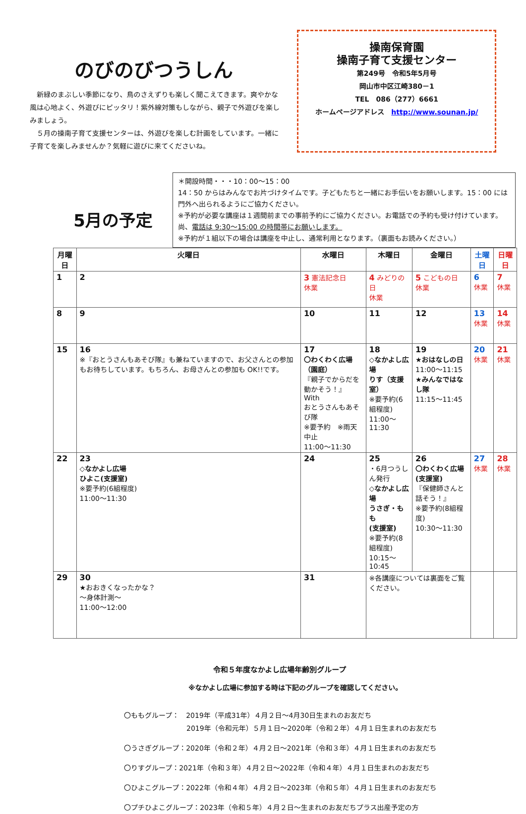のびのびつうしん
　新緑のまぶしい季節になり、鳥のさえずりも楽しく聞こえてきます。爽やかな風は心地よく、外遊びにピッタリ！紫外線対策もしながら、親子で外遊びを楽しみましょう。
　５月の操南子育て支援センターは、外遊びを楽しむ計画をしています。一緒に子育てを楽しみませんか？気軽に遊びに来てくださいね。
操南保育園
操南子育て支援センター
第249号　令和5年5月号
岡山市中区江崎380－1
TEL　086（277）6661
ホームページアドレス　http://www.sounan.jp/
5月の予定
＊開設時間・・・10：00～15：00
14：50 からはみんなでお片づけタイムです。子どもたちと一緒にお手伝いをお願いします。15：00 には門外へ出られるようにご協力ください。
※予約が必要な講座は１週間前までの事前予約にご協力ください。お電話での予約も受け付けています。尚、電話は 9:30～15:00 の時間帯にお願いします。
※予約が１組以下の場合は講座を中止し、通常利用となります。（裏面もお読みください。）
| 月曜日 | 火曜日 | 水曜日 | 木曜日 | 金曜日 | 土曜日 | 日曜日 |
| --- | --- | --- | --- | --- | --- | --- |
| 1 | 2 | 3 憲法記念日 休業 | 4 みどりの日 休業 | 5 こどもの日 休業 | 6 休業 | 7 休業 |
| 8 | 9 | 10 | 11 | 12 | 13 休業 | 14 休業 |
| 15 | 16 ※『おとうさんもあそび隊』も兼ねていますので、お父さんとの参加もお待ちしています。もちろん、お母さんとの参加も OK!!です。 | 17 〇わくわく広場（園庭） 『親子でからだを動かそう！』 With おとうさんもあそび隊 ※要予約 ※雨天中止 11:00～11:30 | 18 ◇なかよし広場 りす（支援室） ※要予約(6組程度) 11:00～11:30 | 19 ★おはなしの日 11:00～11:15 ★みんなではなし隊 11:15～11:45 | 20 休業 | 21 休業 |
| 22 | 23 ◇なかよし広場 ひよこ(支援室) ※要予約(6組程度) 11:00～11:30 | 24 | 25 ・6月つうしん発行 ◇なかよし広場 うさぎ・もも (支援室) ※要予約(8組程度) 10:15～10:45 | 26 〇わくわく広場 (支援室) 『保健師さんと話そう！』 ※要予約(8組程度) 10:30～11:30 | 27 休業 | 28 休業 |
| 29 | 30 ★おおきくなったかな？ ～身体計測～ 11:00～12:00 | 31 | ※各講座については裏面をご覧ください。 | | | |
令和５年度なかよし広場年齢別グループ
※なかよし広場に参加する時は下記のグループを確認してください。
〇ももグループ：　2019年（平成31年）４月２日～4月30日生まれのお友だち
　　　　　　　　　2019年（令和元年）５月１日～2020年（令和２年）４月１日生まれのお友だち
〇うさぎグループ：2020年（令和２年）４月２日～2021年（令和３年）４月１日生まれのお友だち
〇りすグループ：2021年（令和３年）４月２日～2022年（令和４年）４月１日生まれのお友だち
〇ひよこグループ：2022年（令和４年）４月２日～2023年（令和５年）４月１日生まれのお友だち
〇プチひよこグループ：2023年（令和５年）４月２日～生まれのお友だちプラス出産予定の方